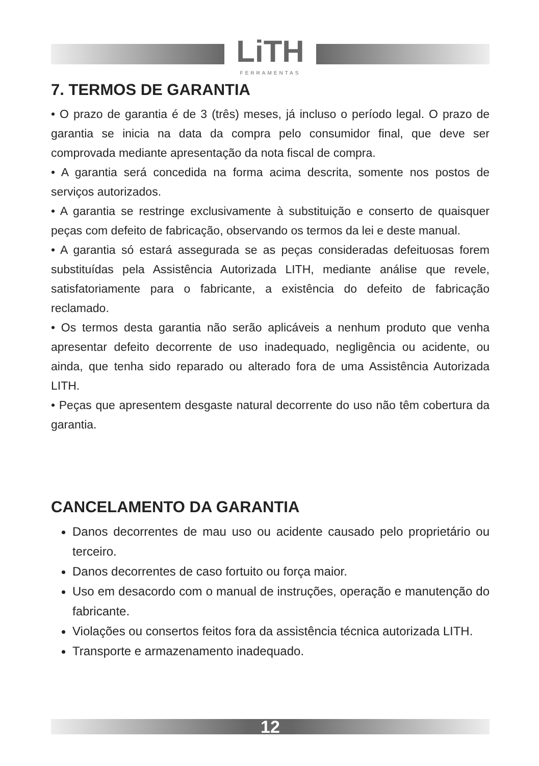LiTH
FERRAMENTAS
7. TERMOS DE GARANTIA
• O prazo de garantia é de 3 (três) meses, já incluso o período legal. O prazo de garantia se inicia na data da compra pelo consumidor final, que deve ser comprovada mediante apresentação da nota fiscal de compra.
• A garantia será concedida na forma acima descrita, somente nos postos de serviços autorizados.
• A garantia se restringe exclusivamente à substituição e conserto de quaisquer peças com defeito de fabricação, observando os termos da lei e deste manual.
• A garantia só estará assegurada se as peças consideradas defeituosas forem substituídas pela Assistência Autorizada LITH, mediante análise que revele, satisfatoriamente para o fabricante, a existência do defeito de fabricação reclamado.
• Os termos desta garantia não serão aplicáveis a nenhum produto que venha apresentar defeito decorrente de uso inadequado, negligência ou acidente, ou ainda, que tenha sido reparado ou alterado fora de uma Assistência Autorizada LITH.
• Peças que apresentem desgaste natural decorrente do uso não têm cobertura da garantia.
CANCELAMENTO DA GARANTIA
Danos decorrentes de mau uso ou acidente causado pelo proprietário ou terceiro.
Danos decorrentes de caso fortuito ou força maior.
Uso em desacordo com o manual de instruções, operação e manutenção do fabricante.
Violações ou consertos feitos fora da assistência técnica autorizada LITH.
Transporte e armazenamento inadequado.
12